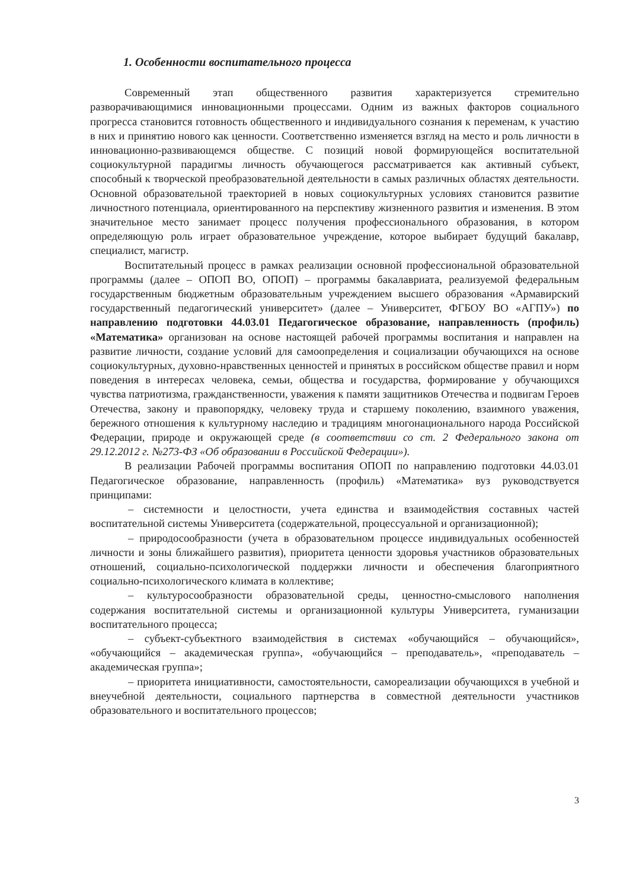1. Особенности воспитательного процесса
Современный этап общественного развития характеризуется стремительно разворачивающимися инновационными процессами. Одним из важных факторов социального прогресса становится готовность общественного и индивидуального сознания к переменам, к участию в них и принятию нового как ценности. Соответственно изменяется взгляд на место и роль личности в инновационно-развивающемся обществе. С позиций новой формирующейся воспитательной социокультурной парадигмы личность обучающегося рассматривается как активный субъект, способный к творческой преобразовательной деятельности в самых различных областях деятельности. Основной образовательной траекторией в новых социокультурных условиях становится развитие личностного потенциала, ориентированного на перспективу жизненного развития и изменения. В этом значительное место занимает процесс получения профессионального образования, в котором определяющую роль играет образовательное учреждение, которое выбирает будущий бакалавр, специалист, магистр.
Воспитательный процесс в рамках реализации основной профессиональной образовательной программы (далее – ОПОП ВО, ОПОП) – программы бакалавриата, реализуемой федеральным государственным бюджетным образовательным учреждением высшего образования «Армавирский государственный педагогический университет» (далее – Университет, ФГБОУ ВО «АГПУ») по направлению подготовки 44.03.01 Педагогическое образование, направленность (профиль) «Математика» организован на основе настоящей рабочей программы воспитания и направлен на развитие личности, создание условий для самоопределения и социализации обучающихся на основе социокультурных, духовно-нравственных ценностей и принятых в российском обществе правил и норм поведения в интересах человека, семьи, общества и государства, формирование у обучающихся чувства патриотизма, гражданственности, уважения к памяти защитников Отечества и подвигам Героев Отечества, закону и правопорядку, человеку труда и старшему поколению, взаимного уважения, бережного отношения к культурному наследию и традициям многонационального народа Российской Федерации, природе и окружающей среде (в соответствии со ст. 2 Федерального закона от 29.12.2012 г. №273-ФЗ «Об образовании в Российской Федерации»).
В реализации Рабочей программы воспитания ОПОП по направлению подготовки 44.03.01 Педагогическое образование, направленность (профиль) «Математика» вуз руководствуется принципами:
– системности и целостности, учета единства и взаимодействия составных частей воспитательной системы Университета (содержательной, процессуальной и организационной);
– природосообразности (учета в образовательном процессе индивидуальных особенностей личности и зоны ближайшего развития), приоритета ценности здоровья участников образовательных отношений, социально-психологической поддержки личности и обеспечения благоприятного социально-психологического климата в коллективе;
– культуросообразности образовательной среды, ценностно-смыслового наполнения содержания воспитательной системы и организационной культуры Университета, гуманизации воспитательного процесса;
– субъект-субъектного взаимодействия в системах «обучающийся – обучающийся», «обучающийся – академическая группа», «обучающийся – преподаватель», «преподаватель – академическая группа»;
– приоритета инициативности, самостоятельности, самореализации обучающихся в учебной и внеучебной деятельности, социального партнерства в совместной деятельности участников образовательного и воспитательного процессов;
3